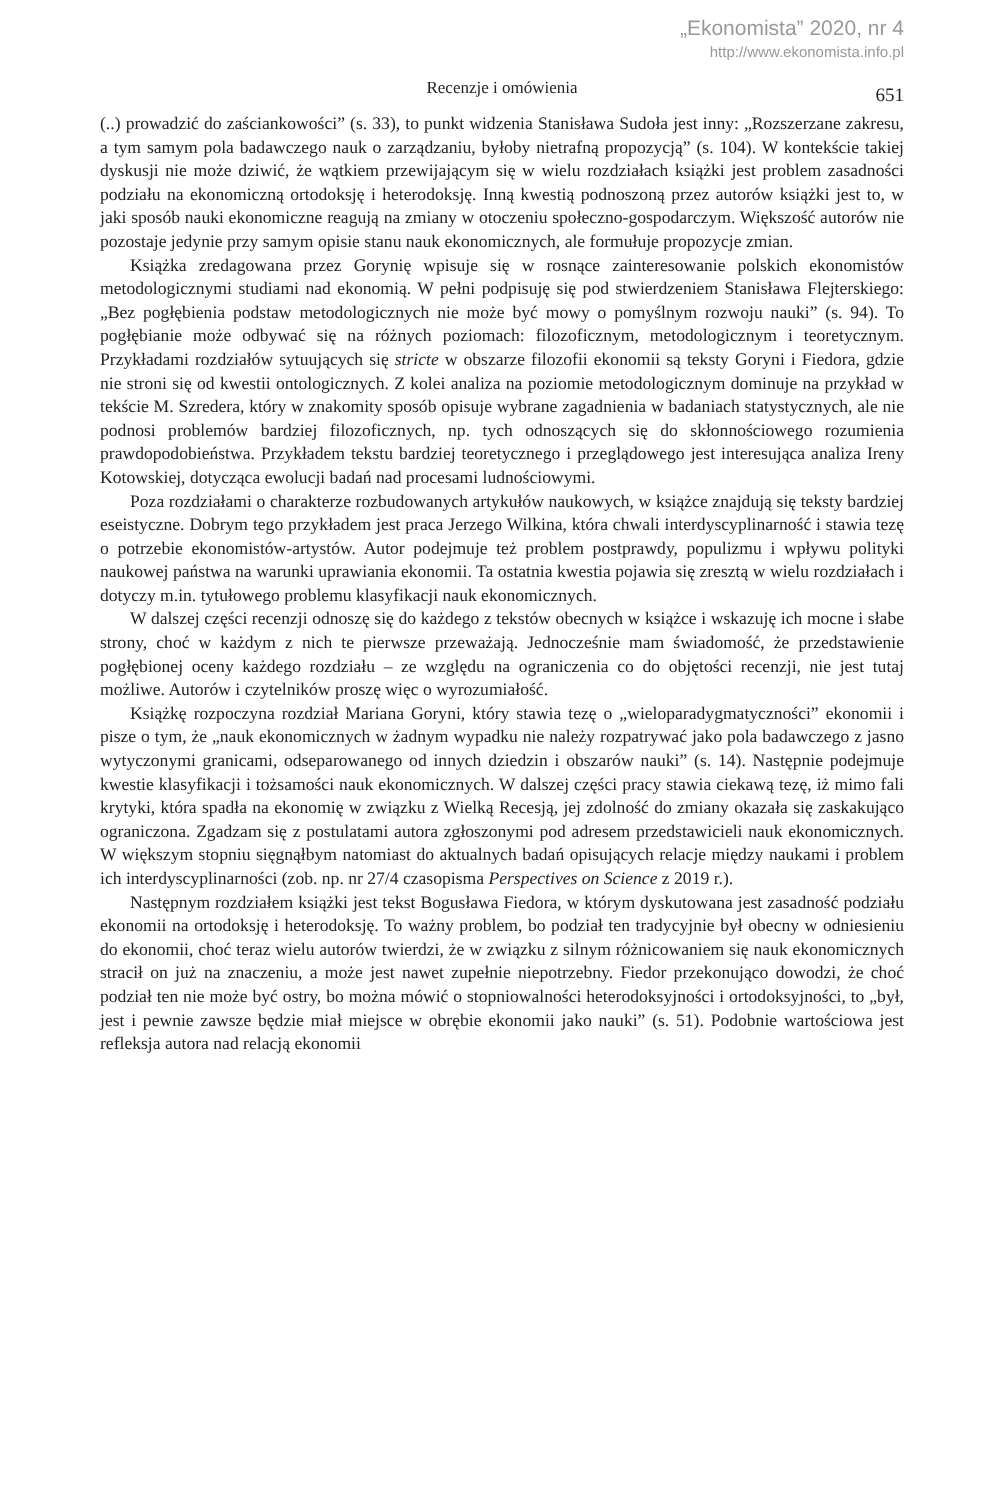„Ekonomista” 2020, nr 4
http://www.ekonomista.info.pl
Recenzje i omówienia 651
(..) prowadzić do zaściankowości” (s. 33), to punkt widzenia Stanisława Sudoła jest inny: „Rozszerzane zakresu, a tym samym pola badawczego nauk o zarządzaniu, byłoby nietrafną propozycją” (s. 104). W kontekście takiej dyskusji nie może dziwić, że wątkiem przewijającym się w wielu rozdziałach książki jest problem zasadności podziału na ekonomiczną ortodoksję i heterodoksję. Inną kwestią podnoszoną przez autorów książki jest to, w jaki sposób nauki ekonomiczne reagują na zmiany w otoczeniu społeczno-gospodarczym. Większość autorów nie pozostaje jedynie przy samym opisie stanu nauk ekonomicznych, ale formułuje propozycje zmian.
Książka zredagowana przez Gorynię wpisuje się w rosnące zainteresowanie polskich ekonomistów metodologicznymi studiami nad ekonomią. W pełni podpisuję się pod stwierdzeniem Stanisława Flejterskiego: „Bez pogłębienia podstaw metodologicznych nie może być mowy o pomyślnym rozwoju nauki” (s. 94). To pogłębianie może odbywać się na różnych poziomach: filozoficznym, metodologicznym i teoretycznym. Przykładami rozdziałów sytuujących się stricte w obszarze filozofii ekonomii są teksty Goryni i Fiedora, gdzie nie stroni się od kwestii ontologicznych. Z kolei analiza na poziomie metodologicznym dominuje na przykład w tekście M. Szredera, który w znakomity sposób opisuje wybrane zagadnienia w badaniach statystycznych, ale nie podnosi problemów bardziej filozoficznych, np. tych odnoszących się do skłonnościowego rozumienia prawdopodobieństwa. Przykładem tekstu bardziej teoretycznego i przeglądowego jest interesująca analiza Ireny Kotowskiej, dotycząca ewolucji badań nad procesami ludnościowymi.
Poza rozdziałami o charakterze rozbudowanych artykułów naukowych, w książce znajdują się teksty bardziej eseistyczne. Dobrym tego przykładem jest praca Jerzego Wilkina, która chwali interdyscyplinarność i stawia tezę o potrzebie ekonomistów-artystów. Autor podejmuje też problem postprawdy, populizmu i wpływu polityki naukowej państwa na warunki uprawiania ekonomii. Ta ostatnia kwestia pojawia się zresztą w wielu rozdziałach i dotyczy m.in. tytułowego problemu klasyfikacji nauk ekonomicznych.
W dalszej części recenzji odnoszę się do każdego z tekstów obecnych w książce i wskazuję ich mocne i słabe strony, choć w każdym z nich te pierwsze przeważają. Jednocześnie mam świadomość, że przedstawienie pogłębionej oceny każdego rozdziału – ze względu na ograniczenia co do objętości recenzji, nie jest tutaj możliwe. Autorów i czytelników proszę więc o wyrozumiałość.
Książkę rozpoczyna rozdział Mariana Goryni, który stawia tezę o „wieloparadygmatyczności” ekonomii i pisze o tym, że „nauk ekonomicznych w żadnym wypadku nie należy rozpatrywać jako pola badawczego z jasno wytyczonymi granicami, odseparowanego od innych dziedzin i obszarów nauki” (s. 14). Następnie podejmuje kwestie klasyfikacji i tożsamości nauk ekonomicznych. W dalszej części pracy stawia ciekawą tezę, iż mimo fali krytyki, która spadła na ekonomię w związku z Wielką Recesją, jej zdolność do zmiany okazała się zaskakująco ograniczona. Zgadzam się z postulatami autora zgłoszonymi pod adresem przedstawicieli nauk ekonomicznych. W większym stopniu sięgnąłbym natomiast do aktualnych badań opisujących relacje między naukami i problem ich interdyscyplinarności (zob. np. nr 27/4 czasopisma Perspectives on Science z 2019 r.).
Następnym rozdziałem książki jest tekst Bogusława Fiedora, w którym dyskutowana jest zasadność podziału ekonomii na ortodoksję i heterodoksję. To ważny problem, bo podział ten tradycyjnie był obecny w odniesieniu do ekonomii, choć teraz wielu autorów twierdzi, że w związku z silnym różnicowaniem się nauk ekonomicznych stracił on już na znaczeniu, a może jest nawet zupełnie niepotrzebny. Fiedor przekonująco dowodzi, że choć podział ten nie może być ostry, bo można mówić o stopniowalności heterodoksyjności i ortodoksyjności, to „był, jest i pewnie zawsze będzie miał miejsce w obrębie ekonomii jako nauki” (s. 51). Podobnie wartościowa jest refleksja autora nad relacją ekonomii